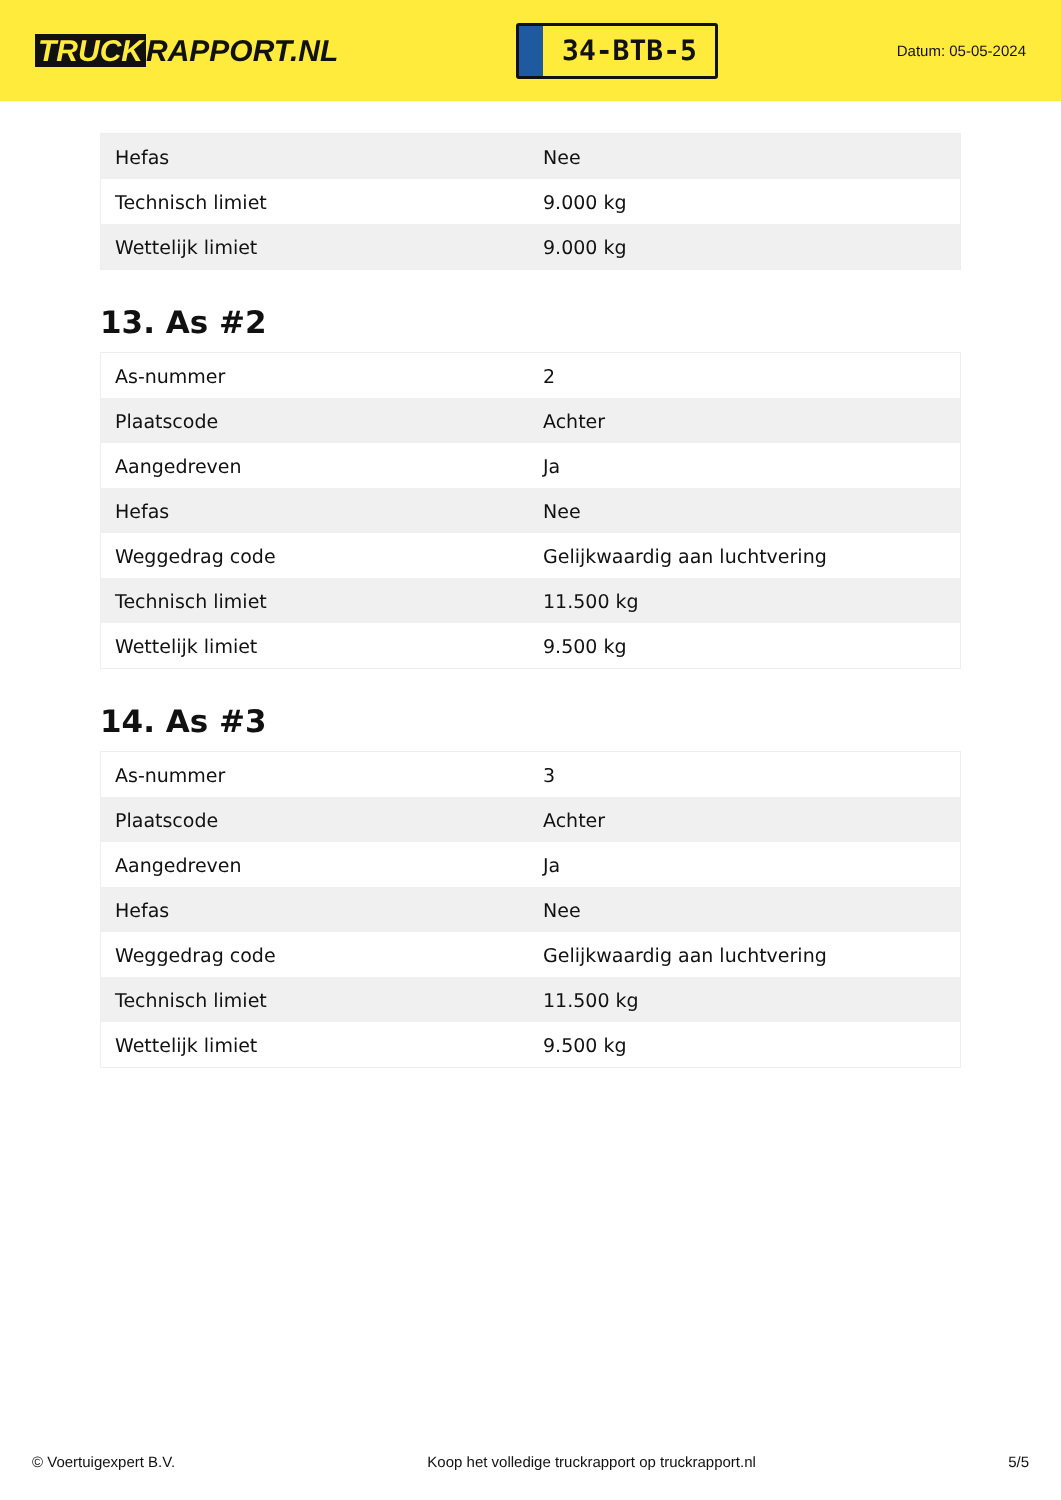TRUCK RAPPORT.NL
34-BTB-5
Datum: 05-05-2024
| Hefas | Nee |
| Technisch limiet | 9.000 kg |
| Wettelijk limiet | 9.000 kg |
13. As #2
| As-nummer | 2 |
| Plaatscode | Achter |
| Aangedreven | Ja |
| Hefas | Nee |
| Weggedrag code | Gelijkwaardig aan luchtvering |
| Technisch limiet | 11.500 kg |
| Wettelijk limiet | 9.500 kg |
14. As #3
| As-nummer | 3 |
| Plaatscode | Achter |
| Aangedreven | Ja |
| Hefas | Nee |
| Weggedrag code | Gelijkwaardig aan luchtvering |
| Technisch limiet | 11.500 kg |
| Wettelijk limiet | 9.500 kg |
© Voertuigexpert B.V. Koop het volledige truckrapport op truckrapport.nl 5/5